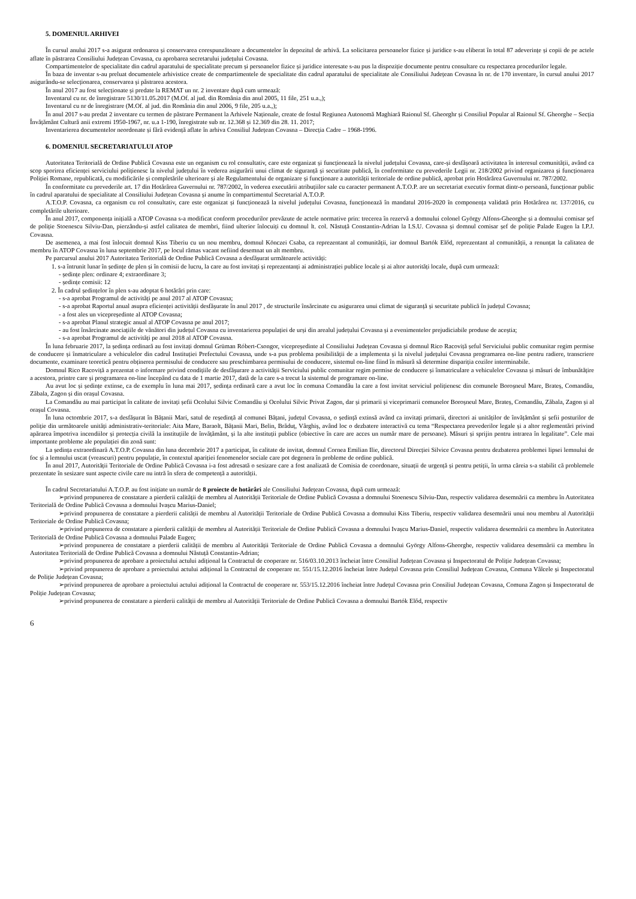5. DOMENIUL ARHIVEI
În cursul anului 2017 s-a asigurat ordonarea și conservarea corespunzătoare a documentelor în depozitul de arhivă. La solicitarea persoanelor fizice și juridice s-au eliberat în total 87 adeverințe și copii de pe actele aflate în păstrarea Consiliului Județean Covasna, cu aprobarea secretarului județului Covasna.
Compartimentelor de specialitate din cadrul aparatului de specialitate precum și persoanelor fizice și juridice interesate s-au pus la dispoziție documente pentru consultare cu respectarea procedurilor legale.
În baza de inventar s-au preluat documentele arhivistice create de compartimentele de specialitate din cadrul aparatului de specialitate ale Consiliului Județean Covasna în nr. de 170 inventare, în cursul anului 2017 asigurându-se selecționarea, conservarea și păstrarea acestora.
În anul 2017 au fost selecționate și predate la REMAT un nr. 2 inventare după cum urmează:
Inventarul cu nr. de înregistrare 5130/11.05.2017 (M.Of. al jud. din România din anul 2005, 11 file, 251 u.a.,);
Inventarul cu nr de înregistrare (M.Of. al jud. din România din anul 2006, 9 file, 205 u.a.,);
În anul 2017 s-au predat 2 inventare cu termen de păstrare Permanent la Arhivele Naționale, create de fostul Regiunea Autonomă Maghiară Raionul Sf. Gheorghr și Consiliul Popular al Raionul Sf. Gheorghe – Secția Învățământ Cultură anii extremi 1950-1967, nr. u.a 1-190, înregistrate sub nr. 12.368 și 12.369 din 28. 11. 2017;
Inventarierea documentelor neordonate și fără evidență aflate în arhiva Consiliul Județean Covasna – Direcția Cadre – 1968-1996.
6. DOMENIUL SECRETARIATULUI ATOP
Autoritatea Teritorială de Ordine Publică Covasna este un organism cu rol consultativ, care este organizat și funcționează la nivelul județului Covasna, care-și desfășoară activitatea în interesul comunității, având ca scop sporirea eficienței serviciului polițienesc la nivelul județului în vederea asigurării unui climat de siguranță și securitate publică, în conformitate cu prevederile Legii nr. 218/2002 privind organizarea și funcționarea Poliției Romane, republicată, cu modificările și completările ulterioare și ale Regulamentului de organizare și funcționare a autorității teritoriale de ordine publică, aprobat prin Hotărârea Guvernului nr. 787/2002.
În conformitate cu prevederile art. 17 din Hotărârea Guvernului nr. 787/2002, în vederea executării atribuțiilor sale cu caracter permanent A.T.O.P. are un secretariat executiv format dintr-o persoană, funcționar public în cadrul aparatului de specialitate al Consiliului Județean Covasna și anume în compartimentul Secretarial A.T.O.P.
A.T.O.P. Covasna, ca organism cu rol consultativ, care este organizat și funcționează la nivelul județului Covasna, funcționează în mandatul 2016-2020 în componența validată prin Hotărârea nr. 137/2016, cu completările ulterioare.
În anul 2017, componența inițială a ATOP Covasna s-a modificat conform procedurilor prevăzute de actele normative prin: trecerea în rezervă a domnului colonel György Alfons-Gheorghe și a domnului comisar șef de poliție Stoenescu Silviu-Dan, pierzându-și astfel calitatea de membri, fiind ulterior înlocuiți cu domnul lt. col. Năstuță Constantin-Adrian la I.S.U. Covasna și domnul comisar șef de poliție Palade Eugen la I.P.J. Covasna.
De asemenea, a mai fost înlocuit domnul Kiss Tiberiu cu un nou membru, domnul Könczei Csaba, ca reprezentant al comunității, iar domnul Bartók Előd, reprezentant al comunității, a renunțat la calitatea de membru în ATOP Covasna în luna septembrie 2017, pe locul rămas vacant nefiind desemnat un alt membru.
Pe parcursul anului 2017 Autoritatea Teritorială de Ordine Publică Covasna a desfășurat următoarele activități:
1. s-a întrunit lunar în ședințe de plen și în comisii de lucru, la care au fost invitați și reprezentanți ai administrației publice locale și ai altor autorități locale, după cum urmează:
- ședințe plen: ordinare 4; extraordinare 3;
- ședințe comisii: 12
2. În cadrul ședințelor în plen s-au adoptat 6 hotărâri prin care:
- s-a aprobat Programul de activități pe anul 2017 al ATOP Covasna;
- s-a aprobat Raportul anual asupra eficienței activității desfășurate în anul 2017 , de structurile însărcinate cu asigurarea unui climat de siguranță și securitate publică în județul Covasna;
- a fost ales un vicepreședinte al ATOP Covasna;
- s-a aprobat Planul strategic anual al ATOP Covasna pe anul 2017;
- au fost însărcinate asociațiile de vânători din județul Covasna cu inventarierea populației de urși din arealul județului Covasna și a evenimentelor prejudiciabile produse de aceștia;
- s-a aprobat Programul de activități pe anul 2018 al ATOP Covasna.
În luna februarie 2017, la ședința ordinară au fost invitați domnul Grüman Róbert-Csongor, vicepreședinte al Consiliului Județean Covasna și domnul Rico Racoviță șeful Serviciului public comunitar regim permise de conducere și înmatriculare a vehiculelor din cadrul Instituției Prefectului Covasna, unde s-a pus problema posibilității de a implementa și la nivelul județului Covasna programarea on-line pentru radiere, transcriere documente, examinare teoretică pentru obținerea permisului de conducere sau preschimbarea permisului de conducere, sistemul on-line fiind în măsură să determine dispariția cozilor interminabile.
Domnul Rico Racoviță a prezentat o informare privind condițiile de desfășurare a activității Serviciului public comunitar regim permise de conducere și înmatriculare a vehiculelor Covasna și măsuri de îmbunătățire a acestora, printre care și programarea on-line începând cu data de 1 martie 2017, dată de la care s-a trecut la sistemul de programare on-line.
Au avut loc și ședințe extinse, ca de exemplu în luna mai 2017, ședința ordinară care a avut loc în comuna Comandău la care a fost invitat serviciul polițienesc din comunele Boroșneul Mare, Brateș, Comandău, Zăbala, Zagon și din orașul Covasna.
La Comandău au mai participat în calitate de invitați șefii Ocolului Silvic Comandău și Ocolului Silvic Privat Zagon, dar și primarii și viceprimarii comunelor Boroșneul Mare, Brateș, Comandău, Zăbala, Zagon și al orașul Covasna.
În luna octombrie 2017, s-a desfășurat în Bățanii Mari, satul de reședință al comunei Bățani, județul Covasna, o ședință extinsă având ca invitați primarii, directori ai unităților de învățământ și șefii posturilor de poliție din următoarele unități administrativ-teritoriale: Aita Mare, Baraolt, Bățanii Mari, Belin, Brăduț, Vârghiș, având loc o dezbatere interactivă cu tema “Respectarea prevederilor legale și a altor reglementări privind apărarea împotriva incendiilor și protecția civilă la instituțiile de învățământ, și la alte instituții publice (obiective în care are acces un număr mare de persoane). Măsuri și sprijin pentru intrarea în legalitate”. Cele mai importante probleme ale populației din zonă sunt:
La ședința extraordinară A.T.O.P. Covasna din luna decembrie 2017 a participat, în calitate de invitat, domnul Cornea Emilian Ilie, directorul Direcției Silvice Covasna pentru dezbaterea problemei lipsei lemnului de foc și a lemnului uscat (vreascuri) pentru populație, în contextul apariției fenomenelor sociale care pot degenera în probleme de ordine publică.
În anul 2017, Autorității Teritoriale de Ordine Publică Covasna i-a fost adresată o sesizare care a fost analizată de Comisia de coordonare, situații de urgență și pentru petiții, în urma căreia s-a stabilit că problemele prezentate în sesizare sunt aspecte civile care nu intră în sfera de competență a autorității.
În cadrul Secretariatului A.T.O.P. au fost inițiate un număr de 8 proiecte de hotărâri ale Consiliului Județean Covasna, după cum urmează:
➢privind propunerea de constatare a pierderii calității de membru al Autorității Teritoriale de Ordine Publică Covasna a domnului Stoenescu Silviu-Dan, respectiv validarea desemnării ca membru în Autoritatea Teritorială de Ordine Publică Covasna a domnului Ivașcu Marius-Daniel;
➢privind propunerea de constatare a pierderii calității de membru al Autorității Teritoriale de Ordine Publică Covasna a domnului Kiss Tiberiu, respectiv validarea desemnării unui nou membru al Autorității Teritoriale de Ordine Publică Covasna;
➢privind propunerea de constatare a pierderii calității de membru al Autorității Teritoriale de Ordine Publică Covasna a domnului Ivașcu Marius-Daniel, respectiv validarea desemnării ca membru în Autoritatea Teritorială de Ordine Publică Covasna a domnului Palade Eugen;
➢privind propunerea de constatare a pierderii calității de membru al Autorității Teritoriale de Ordine Publică Covasna a domnului György Alfons-Gheorghe, respectiv validarea desemnării ca membru în Autoritatea Teritorială de Ordine Publică Covasna a domnului Năstuță Constantin-Adrian;
➢privind propunerea de aprobare a proiectului actului adițional la Contractul de cooperare nr. 516/03.10.2013 încheiat între Consiliul Județean Covasna și Inspectoratul de Poliție Județean Covasna;
➢privind propunerea de aprobare a proiectului actului adițional la Contractul de cooperare nr. 551/15.12.2016 încheiat între Județul Covasna prin Consiliul Județean Covasna, Comuna Vâlcele și Inspectoratul de Poliție Județean Covasna;
➢privind propunerea de aprobare a proiectului actului adițional la Contractul de cooperare nr. 553/15.12.2016 încheiat între Județul Covasna prin Consiliul Județean Covasna, Comuna Zagon și Inspectoratul de Poliție Județean Covasna;
➢privind propunerea de constatare a pierderii calității de membru al Autorității Teritoriale de Ordine Publică Covasna a domnului Bartók Előd, respectiv
6